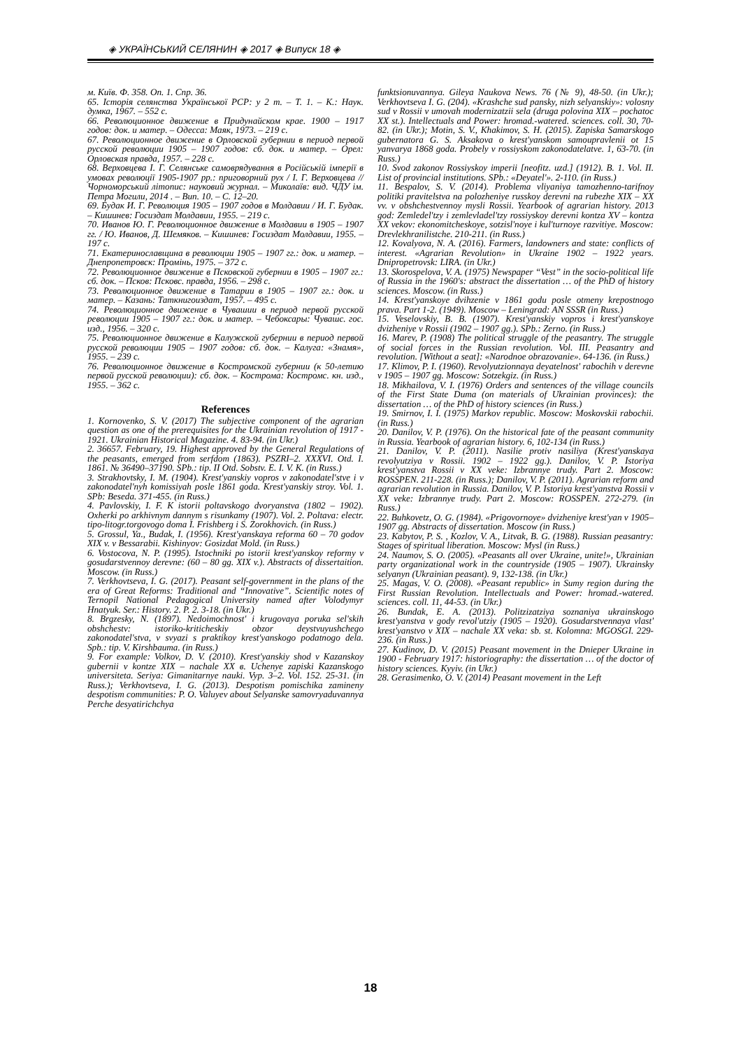◈ УКРАЇНСЬКИЙ СЕЛЯНИН ◈ 2017 ◈ Випуск 18 ◈
м. Київ. Ф. 358. Оп. 1. Спр. 36.
65. Історія селянства Української РСР: у 2 т. – Т. 1. – К.: Наук. думка, 1967. – 552 с.
66. Революционное движение в Придунайском крае. 1900 – 1917 годов: док. и матер. – Одесса: Маяк, 1973. – 219 с.
67. Революционное движение в Орловской губернии в период первой русской революции 1905 – 1907 годов: сб. док. и матер. – Орел: Орловская правда, 1957. – 228 с.
68. Верховцева І. Г. Селянське самоврядування в Російській імперії в умовах революції 1905-1907 рр.: приговорний рух / І. Г. Верховцева // Чорноморський літопис: науковий журнал. – Миколаїв: вид. ЧДУ ім. Петра Могили, 2014 . – Вип. 10. – С. 12–20.
69. Будак И. Г. Революция 1905 – 1907 годов в Молдавии / И. Г. Будак. – Кишинев: Госиздат Молдавии, 1955. – 219 с.
70. Иванов Ю. Г. Революционное движение в Молдавии в 1905 – 1907 гг. / Ю. Иванов, Д. Шемяков. – Кишинев: Госиздат Молдавии, 1955. – 197 с.
71. Екатеринославщина в революции 1905 – 1907 гг.: док. и матер. – Днепропетровск: Промінь, 1975. – 372 с.
72. Революционное движение в Псковской губернии в 1905 – 1907 гг.: сб. док. – Псков: Псковс. правда, 1956. – 298 с.
73. Революционное движение в Татарии в 1905 – 1907 гг.: док. и матер. – Казань: Таткнигоиздат, 1957. – 495 с.
74. Революционное движение в Чувашии в период первой русской революции 1905 – 1907 гг.: док. и матер. – Чебоксары: Чувашс. гос. изд., 1956. – 320 с.
75. Революционное движение в Калужской губернии в период первой русской революции 1905 – 1907 годов: сб. док. – Калуга: «Знамя», 1955. – 239 с.
76. Революционное движение в Костромской губернии (к 50-летию первой русской революции): сб. док. – Кострома: Костромс. кн. изд., 1955. – 362 с.
References
1. Kornovenko, S. V. (2017) The subjective component of the agrarian question as one of the prerequisites for the Ukrainian revolution of 1917 - 1921. Ukrainian Historical Magazine. 4. 83-94. (in Ukr.)
2. 36657. February, 19. Highest approved by the General Regulations of the peasants, emerged from serfdom (1863). PSZRI–2. XXXVI. Otd. I. 1861. № 36490–37190. SPb.: tip. II Otd. Sobstv. E. I. V. K. (in Russ.)
3. Strakhovtsky, I. M. (1904). Krest'yanskiy vopros v zakonodatel'stve i v zakonodatel'nyh komissiyah posle 1861 goda. Krest'yanskiy stroy. Vol. 1. SPb: Beseda. 371-455. (in Russ.)
4. Pavlovskiy, I. F. K istorii poltavskogo dvoryanstva (1802 – 1902). Oxherki po arkhivnym dannym s risunkamy (1907). Vol. 2. Poltava: electr. tipo-litogr.torgovogo doma I. Frishberg i S. Zorokhovich. (in Russ.)
5. Grossul, Ya., Budak, I. (1956). Krest'yanskaya reforma 60 – 70 godov XIX v. v Bessarabii. Kishinyov: Gosizdat Mold. (in Russ.)
6. Vostocova, N. P. (1995). Istochniki po istorii krest'yanskoy reformy v gosudarstvennoy derevne: (60 – 80 gg. XIX v.). Abstracts of dissertaition. Moscow. (in Russ.)
7. Verkhovtseva, I. G. (2017). Peasant self-government in the plans of the era of Great Reforms: Traditional and “Innovative”. Scientific notes of Ternopil National Pedagogical University named after Volodymyr Hnatyuk. Ser.: History. 2. P. 2. 3-18. (in Ukr.)
8. Brgzesky, N. (1897). Nedoimochnost' i krugovaya poruka sel'skih obshchestv: istoriko-kriticheskiy obzor deystvuyushchego zakonodatel'stva, v svyazi s praktikoy krest'yanskogo podatnogo dela. Spb.: tip. V. Kirshbauma. (in Russ.)
9. For example: Volkov, D. V. (2010). Krest'yanskiy shod v Kazanskoy gubernii v kontze XIX – nachale XX в. Uchenye zapiski Kazanskogo universiteta. Seriya: Gimanitarnye nauki. Vyp. 3–2. Vol. 152. 25-31. (in Russ.); Verkhovtseva, I. G. (2013). Despotism pomischika zamineny despotism communities: P. O. Valuyev about Selyanske samovryaduvannya Perche desyatirichchya
funktsionuvannya. Gileya Naukova News. 76 (№ 9), 48-50. (in Ukr.); Verkhovtseva I. G. (204). «Krashche sud pansky, nizh selyanskiy»: volosny sud v Rossii v umovah modernizatzii sela (druga polovina XIX – pochatoc XX st.). Intellectuals and Power: hromad.-watered. sciences. coll. 30, 70-82. (in Ukr.); Motin, S. V., Khakimov, S. H. (2015). Zapiska Samarskogo gubernatora G. S. Aksakova o krest'yanskom samoupravlenii ot 15 yanvarya 1868 goda. Probely v rossiyskom zakonodatelatve. 1, 63-70. (in Russ.)
10. Svod zakonov Rossiyskoy imperii [neofitz. uzd.] (1912). B. 1. Vol. II. List of provincial institutions. SPb.: «Deyatel'». 2-110. (in Russ.)
11. Bespalov, S. V. (2014). Problema vliyaniya tamozhenno-tarifnoy politiki pravitelstva na polozheniye russkoy derevni na rubezhe XIX – XX vv. v obshchestvennoy mysli Rossii. Yearbook of agrarian history. 2013 god: Zemledel'tzy i zemlevladel'tzy rossiyskoy derevni kontza XV – kontza XX vekov: ekonomitcheskoye, sotzisl'noye i kul'turnoye razvitiye. Moscow: Drevlekhranilistche. 210-211. (in Russ.)
12. Kovalyova, N. A. (2016). Farmers, landowners and state: conflicts of interest. «Agrarian Revolution» in Ukraine 1902 – 1922 years. Dnipropetrovsk: LIRA. (in Ukr.)
13. Skorospelova, V. A. (1975) Newspaper “Vest” in the socio-political life of Russia in the 1960's: abstract the dissertation … of the PhD of history sciences. Moscow. (in Russ.)
14. Krest'yanskoye dvihzenie v 1861 godu posle otmeny krepostnogo prava. Part 1-2. (1949). Moscow – Leningrad: AN SSSR (in Russ.)
15. Veselovskiy, B. B. (1907). Krest'yanskiy vopros i krest'yanskoye dvizheniye v Rossii (1902 – 1907 gg.). SPb.: Zerno. (in Russ.)
16. Marev, P. (1908) The political struggle of the peasantry. The struggle of social forces in the Russian revolution. Vol. III. Peasantry and revolution. [Without a seat]: «Narodnoe obrazovanie». 64-136. (in Russ.)
17. Klimov, P. I. (1960). Revolyutzionnaya deyatelnost' rabochih v derevne v 1905 – 1907 gg. Moscow: Sotzekgiz. (in Russ.)
18. Mikhailova, V. I. (1976) Orders and sentences of the village councils of the First State Duma (on materials of Ukrainian provinces): the dissertation … of the PhD of history sciences (in Russ.)
19. Smirnov, I. I. (1975) Markov republic. Moscow: Moskovskii rabochii. (in Russ.)
20. Danilov, V. P. (1976). On the historical fate of the peasant community in Russia. Yearbook of agrarian history. 6, 102-134 (in Russ.)
21. Danilov, V. P. (2011). Nasilie protiv nasiliya (Krest'yanskaya revolyutziya v Rossii. 1902 – 1922 gg.). Danilov, V. P. Istoriya krest'yanstva Rossii v XX veke: Izbrannye trudy. Part 2. Moscow: ROSSPEN. 211-228. (in Russ.); Danilov, V. P. (2011). Agrarian reform and agrarian revolution in Russia. Danilov, V. P. Istoriya krest'yanstva Rossii v XX veke: Izbrannye trudy. Part 2. Moscow: ROSSPEN. 272-279. (in Russ.)
22. Buhkovetz, O. G. (1984). «Prigovornoye» dvizheniye krest'yan v 1905–1907 gg. Abstracts of dissertation. Moscow (in Russ.)
23. Kabytov, P. S. , Kozlov, V. A., Litvak, B. G. (1988). Russian peasantry: Stages of spiritual liberation. Moscow: Mysl (in Russ.)
24. Naumov, S. O. (2005). «Peasants all over Ukraine, unite!», Ukrainian party organizational work in the countryside (1905 – 1907). Ukrainsky selyanyn (Ukrainian peasant). 9, 132-138. (in Ukr.)
25. Magas, V. O. (2008). «Peasant republic» in Sumy region during the First Russian Revolution. Intellectuals and Power: hromad.-watered. sciences. coll. 11, 44-53. (in Ukr.)
26. Bundak, E. A. (2013). Politzizatziya soznaniya ukrainskogo krest'yanstva v gody revol'utziy (1905 – 1920). Gosudarstvennaya vlast' krest'yanstvo v XIX – nachale XX veka: sb. st. Kolomna: MGOSGI. 229-236. (in Russ.)
27. Kudinov, D. V. (2015) Peasant movement in the Dnieper Ukraine in 1900 - February 1917: historiography: the dissertation … of the doctor of history sciences. Kyyiv. (in Ukr.)
28. Gerasimenko, O. V. (2014) Peasant movement in the Left
18